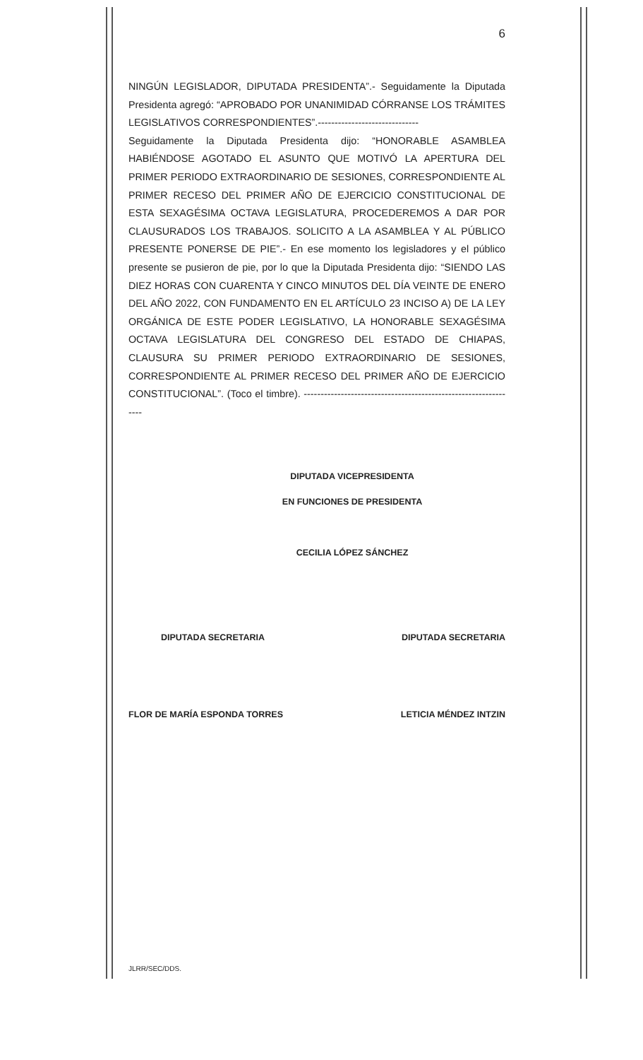6
NINGÚN LEGISLADOR, DIPUTADA PRESIDENTA”.- Seguidamente la Diputada Presidenta agregó: “APROBADO POR UNANIMIDAD CÓRRANSE LOS TRÁMITES LEGISLATIVOS CORRESPONDIENTES”.------------------------------
Seguidamente la Diputada Presidenta dijo: “HONORABLE ASAMBLEA HABIÉNDOSE AGOTADO EL ASUNTO QUE MOTIVÓ LA APERTURA DEL PRIMER PERIODO EXTRAORDINARIO DE SESIONES, CORRESPONDIENTE AL PRIMER RECESO DEL PRIMER AÑO DE EJERCICIO CONSTITUCIONAL DE ESTA SEXAGÉSIMA OCTAVA LEGISLATURA, PROCEDEREMOS A DAR POR CLAUSURADOS LOS TRABAJOS. SOLICITO A LA ASAMBLEA Y AL PÚBLICO PRESENTE PONERSE DE PIE”.- En ese momento los legisladores y el público presente se pusieron de pie, por lo que la Diputada Presidenta dijo: “SIENDO LAS DIEZ HORAS CON CUARENTA Y CINCO MINUTOS DEL DÍA VEINTE DE ENERO DEL AÑO 2022, CON FUNDAMENTO EN EL ARTÍCULO 23 INCISO A) DE LA LEY ORGÁNICA DE ESTE PODER LEGISLATIVO, LA HONORABLE SEXAGÉSIMA OCTAVA LEGISLATURA DEL CONGRESO DEL ESTADO DE CHIAPAS, CLAUSURA SU PRIMER PERIODO EXTRAORDINARIO DE SESIONES, CORRESPONDIENTE AL PRIMER RECESO DEL PRIMER AÑO DE EJERCICIO CONSTITUCIONAL”. (Toco el timbre). ----------------------------------------------------------------
DIPUTADA VICEPRESIDENTA
EN FUNCIONES DE PRESIDENTA
CECILIA LÓPEZ SÁNCHEZ
DIPUTADA SECRETARIA DIPUTADA SECRETARIA
FLOR DE MARÍA ESPONDA TORRES LETICIA MÉNDEZ INTZIN
JLRR/SEC/DDS.